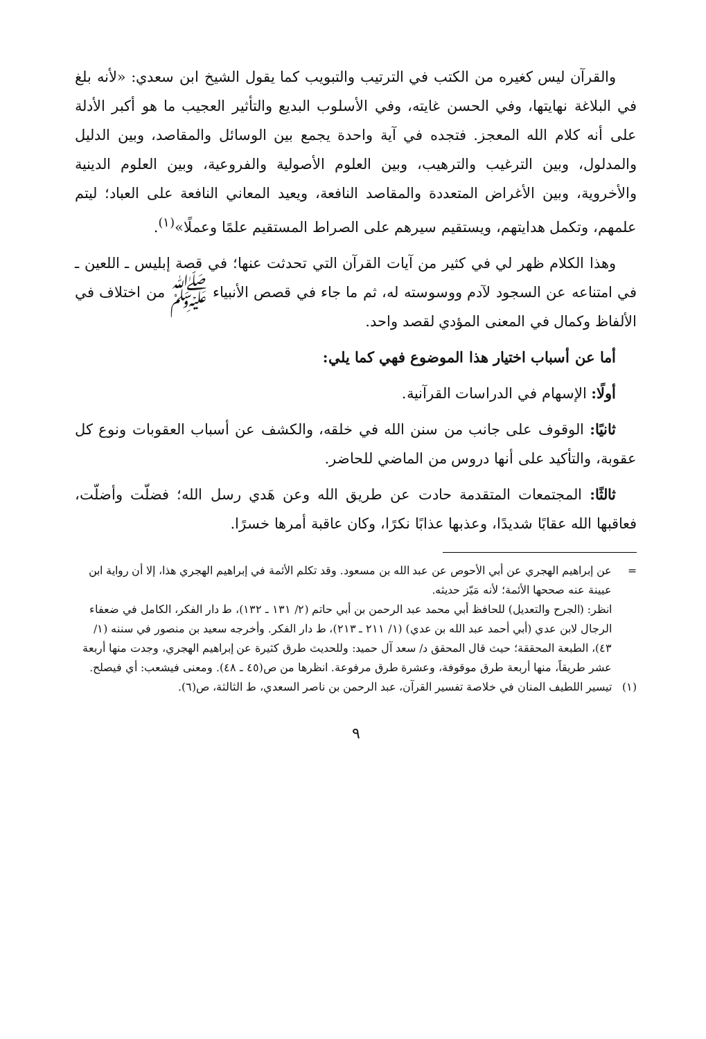والقرآن ليس كغيره من الكتب في الترتيب والتبويب كما يقول الشيخ ابن سعدي: «لأنه بلغ في البلاغة نهايتها، وفي الحسن غايته، وفي الأسلوب البديع والتأثير العجيب ما هو أكبر الأدلة على أنه كلام الله المعجز. فتجده في آية واحدة يجمع بين الوسائل والمقاصد، وبين الدليل والمدلول، وبين الترغيب والترهيب، وبين العلوم الأصولية والفروعية، وبين العلوم الدينية والأخروية، وبين الأغراض المتعددة والمقاصد النافعة، ويعيد المعاني النافعة على العباد؛ ليتم علمهم، وتكمل هدايتهم، ويستقيم سيرهم على الصراط المستقيم علمًا وعملًا»<sup>(١)</sup>.
وهذا الكلام ظهر لي في كثير من آيات القرآن التي تحدثت عنها؛ في قصة إبليس ـ اللعين ـ في امتناعه عن السجود لآدم ووسوسته له، ثم ما جاء في قصص الأنبياء ﷺ من اختلاف في الألفاظ وكمال في المعنى المؤدي لقصد واحد.
أما عن أسباب اختيار هذا الموضوع فهي كما يلي:
أولًا: الإسهام في الدراسات القرآنية.
ثانيًا: الوقوف على جانب من سنن الله في خلقه، والكشف عن أسباب العقوبات ونوع كل عقوبة، والتأكيد على أنها دروس من الماضي للحاضر.
ثالثًا: المجتمعات المتقدمة حادت عن طريق الله وعن هَدي رسل الله؛ فضلّت وأضلّت، فعاقبها الله عقابًا شديدًا، وعذبها عذابًا نكرًا، وكان عاقبة أمرها خسرًا.
= عن إبراهيم الهجري عن أبي الأحوص عن عبد الله بن مسعود. وقد تكلم الأئمة في إبراهيم الهجري هذا، إلا أن رواية ابن عيينة عنه صححها الأئمة؛ لأنه مَيّز حديثه.
انظر: (الجرح والتعديل) للحافظ أبي محمد عبد الرحمن بن أبي حاتم (٢/ ١٣١ ـ ١٣٢)، ط دار الفكر، الكامل في ضعفاء الرجال لابن عدي (أبي أحمد عبد الله بن عدي) (١/ ٢١١ ـ ٢١٣)، ط دار الفكر. وأخرجه سعيد بن منصور في سننه (١/ ٤٣)، الطبعة المحققة؛ حيث قال المحقق د/ سعد آل حميد: وللحديث طرق كثيرة عن إبراهيم الهجري، وجدت منها أربعة عشر طريقاً، منها أربعة طرق موقوفة، وعشرة طرق مرفوعة. انظرها من ص(٤٥ ـ ٤٨). ومعنى فيشعب: أي فيصلح.
(١) تيسير اللطيف المنان في خلاصة تفسير القرآن، عبد الرحمن بن ناصر السعدي، ط الثالثة، ص(٦).
٩